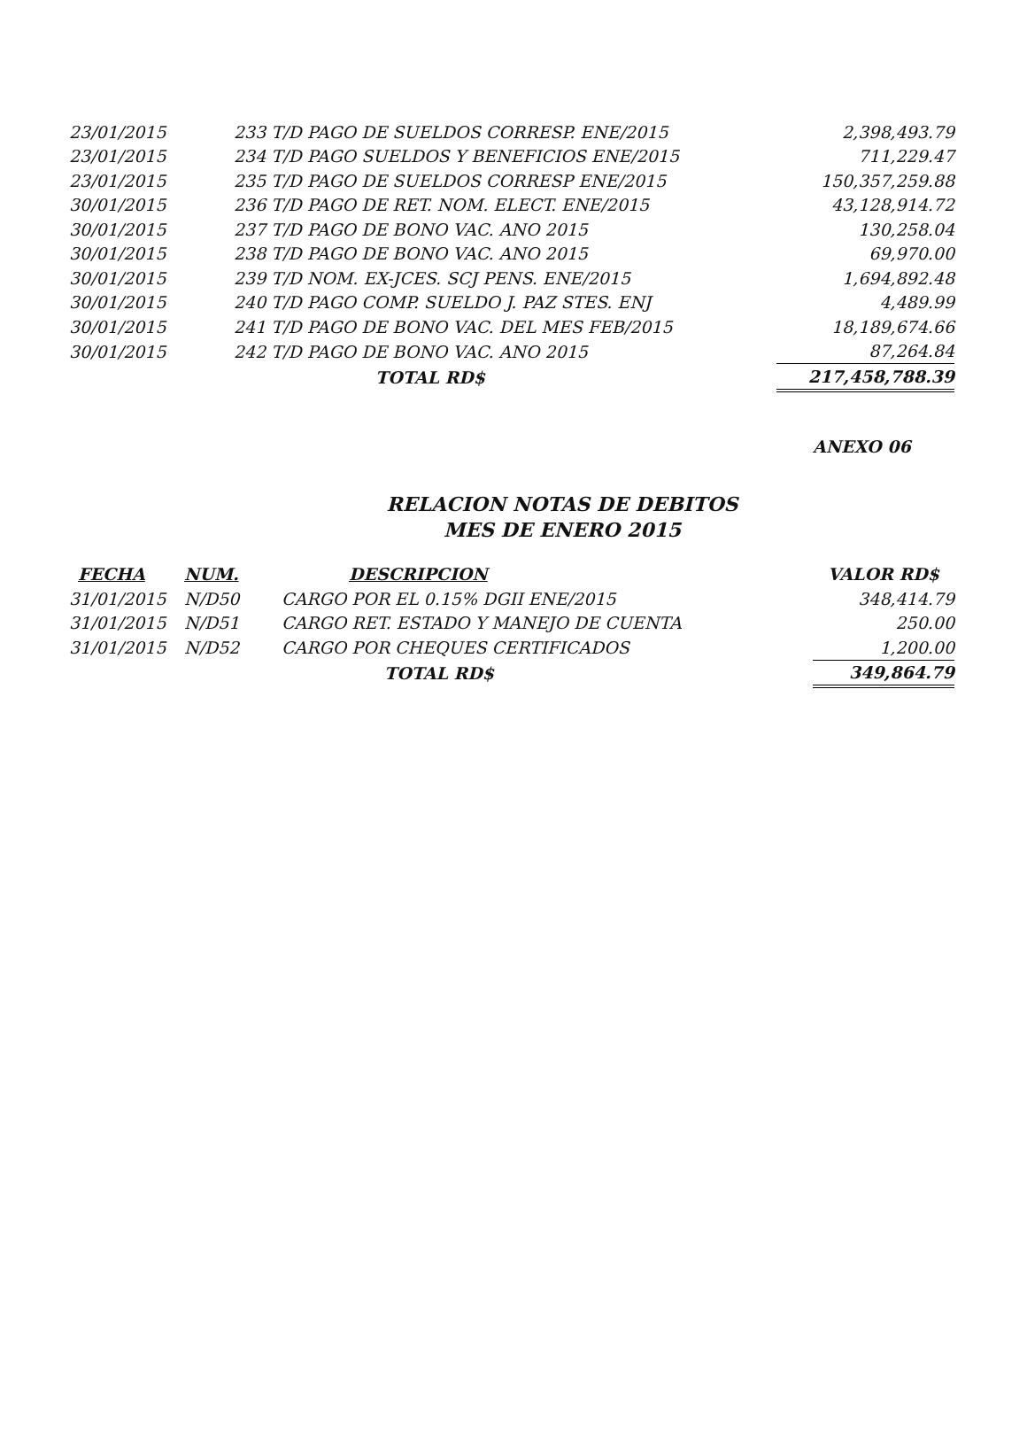| 23/01/2015 | 233 T/D PAGO DE SUELDOS CORRESP. ENE/2015 | 2,398,493.79 |
| 23/01/2015 | 234 T/D PAGO SUELDOS Y BENEFICIOS ENE/2015 | 711,229.47 |
| 23/01/2015 | 235 T/D PAGO DE SUELDOS CORRESP ENE/2015 | 150,357,259.88 |
| 30/01/2015 | 236 T/D PAGO DE RET. NOM. ELECT. ENE/2015 | 43,128,914.72 |
| 30/01/2015 | 237 T/D PAGO DE BONO VAC. ANO 2015 | 130,258.04 |
| 30/01/2015 | 238 T/D PAGO DE BONO VAC. ANO 2015 | 69,970.00 |
| 30/01/2015 | 239 T/D NOM. EX-JCES. SCJ PENS. ENE/2015 | 1,694,892.48 |
| 30/01/2015 | 240 T/D PAGO COMP. SUELDO J. PAZ STES. ENJ | 4,489.99 |
| 30/01/2015 | 241 T/D PAGO DE BONO VAC. DEL MES FEB/2015 | 18,189,674.66 |
| 30/01/2015 | 242 T/D PAGO DE BONO VAC. ANO 2015 | 87,264.84 |
| | TOTAL RD$ | 217,458,788.39 |
ANEXO 06
RELACION NOTAS DE DEBITOS
MES DE ENERO 2015
| FECHA | NUM. | DESCRIPCION | VALOR RD$ |
| --- | --- | --- | --- |
| 31/01/2015 | N/D50 | CARGO POR EL 0.15% DGII ENE/2015 | 348,414.79 |
| 31/01/2015 | N/D51 | CARGO RET. ESTADO Y MANEJO DE CUENTA | 250.00 |
| 31/01/2015 | N/D52 | CARGO POR CHEQUES CERTIFICADOS | 1,200.00 |
| | | TOTAL RD$ | 349,864.79 |